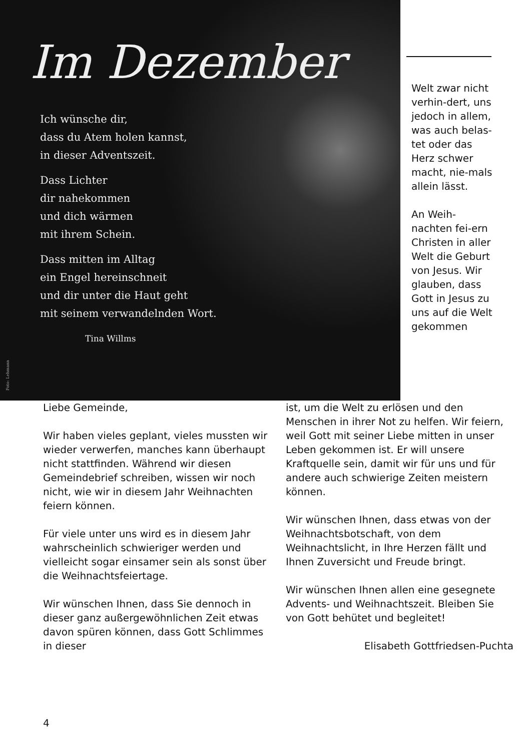Im Dezember
Ich wünsche dir,
dass du Atem holen kannst,
in dieser Adventszeit.
Dass Lichter
dir nahekommen
und dich wärmen
mit ihrem Schein.
Dass mitten im Alltag
ein Engel hereinschneit
und dir unter die Haut geht
mit seinem verwandelnden Wort.
Tina Willms
Foto: Lehmann
Welt zwar nicht verhin-dert, uns jedoch in allem, was auch belas-tet oder das Herz schwer macht, nie-mals allein lässt.
An Weih-nachten fei-ern Christen in aller Welt die Geburt von Jesus. Wir glauben, dass Gott in Jesus zu uns auf die Welt gekommen
Liebe Gemeinde,
Wir haben vieles geplant, vieles mussten wir wieder verwerfen, manches kann überhaupt nicht stattfinden. Während wir diesen Gemeindebrief schreiben, wissen wir noch nicht, wie wir in diesem Jahr Weihnachten feiern können.
Für viele unter uns wird es in diesem Jahr wahrscheinlich schwieriger werden und vielleicht sogar einsamer sein als sonst über die Weihnachtsfeiertage.
Wir wünschen Ihnen, dass Sie dennoch in dieser ganz außergewöhnlichen Zeit etwas davon spüren können, dass Gott Schlimmes in dieser
ist, um die Welt zu erlösen und den Menschen in ihrer Not zu helfen. Wir feiern, weil Gott mit seiner Liebe mitten in unser Leben gekommen ist. Er will unsere Kraftquelle sein, damit wir für uns und für andere auch schwierige Zeiten meistern können.
Wir wünschen Ihnen, dass etwas von der Weihnachtsbotschaft, von dem Weihnachtslicht, in Ihre Herzen fällt und Ihnen Zuversicht und Freude bringt.
Wir wünschen Ihnen allen eine gesegnete Advents- und Weihnachtszeit. Bleiben Sie von Gott behütet und begleitet!
Elisabeth Gottfriedsen-Puchta
4